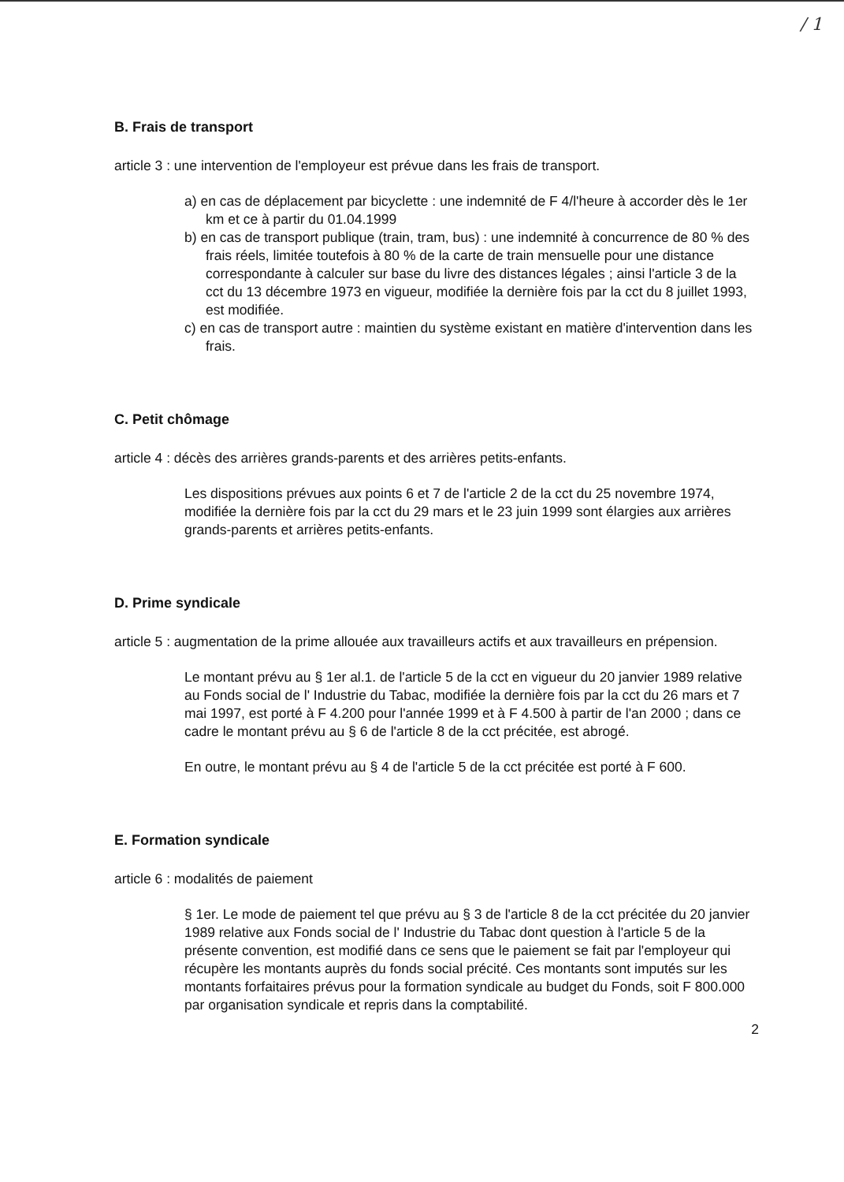/ 1
B. Frais de transport
article 3 : une intervention de l'employeur est prévue dans les frais de transport.
a) en cas de déplacement par bicyclette : une indemnité de F 4/l'heure à accorder dès le 1er km et ce à partir du 01.04.1999
b) en cas de transport publique (train, tram, bus) : une indemnité à concurrence de 80 % des frais réels, limitée toutefois à 80 % de la carte de train mensuelle pour une distance correspondante à calculer sur base du livre des distances légales ; ainsi l'article 3 de la cct du 13 décembre 1973 en vigueur, modifiée la dernière fois par la cct du 8 juillet 1993, est modifiée.
c) en cas de transport autre : maintien du système existant en matière d'intervention dans les frais.
C. Petit chômage
article 4 : décès des arrières grands-parents et des arrières petits-enfants.
Les dispositions prévues aux points 6 et 7 de l'article 2 de la cct du 25 novembre 1974, modifiée la dernière fois par la cct du 29 mars et le 23 juin 1999 sont élargies aux arrières grands-parents et arrières petits-enfants.
D. Prime syndicale
article 5 : augmentation de la prime allouée aux travailleurs actifs et aux travailleurs en prépension.
Le montant prévu au § 1er al.1. de l'article 5 de la cct en vigueur du 20 janvier 1989 relative au Fonds social de l' Industrie du Tabac, modifiée la dernière fois par la cct du 26 mars et 7 mai 1997, est porté à F 4.200 pour l'année 1999 et à F 4.500 à partir de l'an 2000 ; dans ce cadre le montant prévu au § 6 de l'article 8 de la cct précitée, est abrogé.
En outre, le montant prévu au § 4 de l'article 5 de la cct précitée est porté à F 600.
E. Formation syndicale
article 6 : modalités de paiement
§ 1er. Le mode de paiement tel que prévu au § 3 de l'article 8 de la cct précitée du 20 janvier 1989 relative aux Fonds social de l' Industrie du Tabac dont question à l'article 5 de la présente convention, est modifié dans ce sens que le paiement se fait par l'employeur qui récupère les montants auprès du fonds social précité. Ces montants sont imputés sur les montants forfaitaires prévus pour la formation syndicale au budget du Fonds, soit F 800.000 par organisation syndicale et repris dans la comptabilité.
2